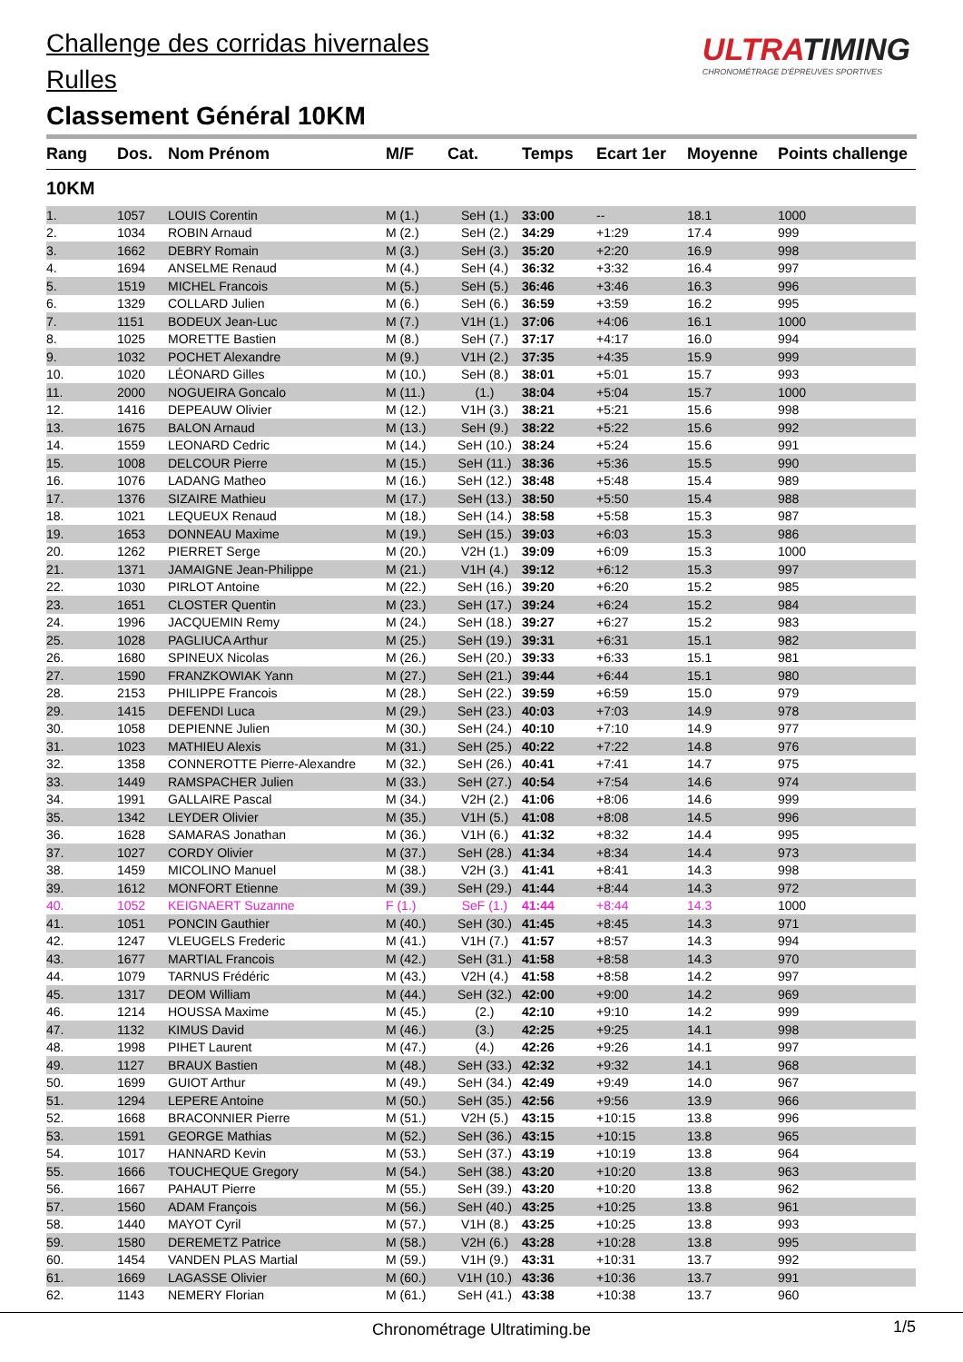Challenge des corridas hivernales
Rulles
Classement Général 10KM
ULTRATIMING
CHRONOMÉTRAGE D'ÉPREUVES SPORTIVES
| Rang | Dos. | Nom Prénom | M/F | Cat. | Temps | Ecart 1er | Moyenne | Points challenge |
| --- | --- | --- | --- | --- | --- | --- | --- | --- |
| 10KM | | | | | | | | |
| 1. | 1057 | LOUIS Corentin | M (1.) | SeH (1.) | 33:00 | -- | 18.1 | 1000 |
| 2. | 1034 | ROBIN Arnaud | M (2.) | SeH (2.) | 34:29 | +1:29 | 17.4 | 999 |
| 3. | 1662 | DEBRY Romain | M (3.) | SeH (3.) | 35:20 | +2:20 | 16.9 | 998 |
| 4. | 1694 | ANSELME Renaud | M (4.) | SeH (4.) | 36:32 | +3:32 | 16.4 | 997 |
| 5. | 1519 | MICHEL Francois | M (5.) | SeH (5.) | 36:46 | +3:46 | 16.3 | 996 |
| 6. | 1329 | COLLARD Julien | M (6.) | SeH (6.) | 36:59 | +3:59 | 16.2 | 995 |
| 7. | 1151 | BODEUX Jean-Luc | M (7.) | V1H (1.) | 37:06 | +4:06 | 16.1 | 1000 |
| 8. | 1025 | MORETTE Bastien | M (8.) | SeH (7.) | 37:17 | +4:17 | 16.0 | 994 |
| 9. | 1032 | POCHET Alexandre | M (9.) | V1H (2.) | 37:35 | +4:35 | 15.9 | 999 |
| 10. | 1020 | LÉONARD Gilles | M (10.) | SeH (8.) | 38:01 | +5:01 | 15.7 | 993 |
| 11. | 2000 | NOGUEIRA Goncalo | M (11.) | (1.) | 38:04 | +5:04 | 15.7 | 1000 |
| 12. | 1416 | DEPEAUW Olivier | M (12.) | V1H (3.) | 38:21 | +5:21 | 15.6 | 998 |
| 13. | 1675 | BALON Arnaud | M (13.) | SeH (9.) | 38:22 | +5:22 | 15.6 | 992 |
| 14. | 1559 | LEONARD Cedric | M (14.) | SeH (10.) | 38:24 | +5:24 | 15.6 | 991 |
| 15. | 1008 | DELCOUR Pierre | M (15.) | SeH (11.) | 38:36 | +5:36 | 15.5 | 990 |
| 16. | 1076 | LADANG Matheo | M (16.) | SeH (12.) | 38:48 | +5:48 | 15.4 | 989 |
| 17. | 1376 | SIZAIRE Mathieu | M (17.) | SeH (13.) | 38:50 | +5:50 | 15.4 | 988 |
| 18. | 1021 | LEQUEUX Renaud | M (18.) | SeH (14.) | 38:58 | +5:58 | 15.3 | 987 |
| 19. | 1653 | DONNEAU Maxime | M (19.) | SeH (15.) | 39:03 | +6:03 | 15.3 | 986 |
| 20. | 1262 | PIERRET Serge | M (20.) | V2H (1.) | 39:09 | +6:09 | 15.3 | 1000 |
| 21. | 1371 | JAMAIGNE Jean-Philippe | M (21.) | V1H (4.) | 39:12 | +6:12 | 15.3 | 997 |
| 22. | 1030 | PIRLOT Antoine | M (22.) | SeH (16.) | 39:20 | +6:20 | 15.2 | 985 |
| 23. | 1651 | CLOSTER Quentin | M (23.) | SeH (17.) | 39:24 | +6:24 | 15.2 | 984 |
| 24. | 1996 | JACQUEMIN Remy | M (24.) | SeH (18.) | 39:27 | +6:27 | 15.2 | 983 |
| 25. | 1028 | PAGLIUCA Arthur | M (25.) | SeH (19.) | 39:31 | +6:31 | 15.1 | 982 |
| 26. | 1680 | SPINEUX Nicolas | M (26.) | SeH (20.) | 39:33 | +6:33 | 15.1 | 981 |
| 27. | 1590 | FRANZKOWIAK Yann | M (27.) | SeH (21.) | 39:44 | +6:44 | 15.1 | 980 |
| 28. | 2153 | PHILIPPE Francois | M (28.) | SeH (22.) | 39:59 | +6:59 | 15.0 | 979 |
| 29. | 1415 | DEFENDI Luca | M (29.) | SeH (23.) | 40:03 | +7:03 | 14.9 | 978 |
| 30. | 1058 | DEPIENNE Julien | M (30.) | SeH (24.) | 40:10 | +7:10 | 14.9 | 977 |
| 31. | 1023 | MATHIEU Alexis | M (31.) | SeH (25.) | 40:22 | +7:22 | 14.8 | 976 |
| 32. | 1358 | CONNEROTTE Pierre-Alexandre | M (32.) | SeH (26.) | 40:41 | +7:41 | 14.7 | 975 |
| 33. | 1449 | RAMSPACHER Julien | M (33.) | SeH (27.) | 40:54 | +7:54 | 14.6 | 974 |
| 34. | 1991 | GALLAIRE Pascal | M (34.) | V2H (2.) | 41:06 | +8:06 | 14.6 | 999 |
| 35. | 1342 | LEYDER Olivier | M (35.) | V1H (5.) | 41:08 | +8:08 | 14.5 | 996 |
| 36. | 1628 | SAMARAS Jonathan | M (36.) | V1H (6.) | 41:32 | +8:32 | 14.4 | 995 |
| 37. | 1027 | CORDY Olivier | M (37.) | SeH (28.) | 41:34 | +8:34 | 14.4 | 973 |
| 38. | 1459 | MICOLINO Manuel | M (38.) | V2H (3.) | 41:41 | +8:41 | 14.3 | 998 |
| 39. | 1612 | MONFORT Etienne | M (39.) | SeH (29.) | 41:44 | +8:44 | 14.3 | 972 |
| 40. | 1052 | KEIGNAERT Suzanne | F (1.) | SeF (1.) | 41:44 | +8:44 | 14.3 | 1000 |
| 41. | 1051 | PONCIN Gauthier | M (40.) | SeH (30.) | 41:45 | +8:45 | 14.3 | 971 |
| 42. | 1247 | VLEUGELS Frederic | M (41.) | V1H (7.) | 41:57 | +8:57 | 14.3 | 994 |
| 43. | 1677 | MARTIAL Francois | M (42.) | SeH (31.) | 41:58 | +8:58 | 14.3 | 970 |
| 44. | 1079 | TARNUS Frédéric | M (43.) | V2H (4.) | 41:58 | +8:58 | 14.2 | 997 |
| 45. | 1317 | DEOM William | M (44.) | SeH (32.) | 42:00 | +9:00 | 14.2 | 969 |
| 46. | 1214 | HOUSSA Maxime | M (45.) | (2.) | 42:10 | +9:10 | 14.2 | 999 |
| 47. | 1132 | KIMUS David | M (46.) | (3.) | 42:25 | +9:25 | 14.1 | 998 |
| 48. | 1998 | PIHET Laurent | M (47.) | (4.) | 42:26 | +9:26 | 14.1 | 997 |
| 49. | 1127 | BRAUX Bastien | M (48.) | SeH (33.) | 42:32 | +9:32 | 14.1 | 968 |
| 50. | 1699 | GUIOT Arthur | M (49.) | SeH (34.) | 42:49 | +9:49 | 14.0 | 967 |
| 51. | 1294 | LEPERE Antoine | M (50.) | SeH (35.) | 42:56 | +9:56 | 13.9 | 966 |
| 52. | 1668 | BRACONNIER Pierre | M (51.) | V2H (5.) | 43:15 | +10:15 | 13.8 | 996 |
| 53. | 1591 | GEORGE Mathias | M (52.) | SeH (36.) | 43:15 | +10:15 | 13.8 | 965 |
| 54. | 1017 | HANNARD Kevin | M (53.) | SeH (37.) | 43:19 | +10:19 | 13.8 | 964 |
| 55. | 1666 | TOUCHEQUE Gregory | M (54.) | SeH (38.) | 43:20 | +10:20 | 13.8 | 963 |
| 56. | 1667 | PAHAUT Pierre | M (55.) | SeH (39.) | 43:20 | +10:20 | 13.8 | 962 |
| 57. | 1560 | ADAM François | M (56.) | SeH (40.) | 43:25 | +10:25 | 13.8 | 961 |
| 58. | 1440 | MAYOT Cyril | M (57.) | V1H (8.) | 43:25 | +10:25 | 13.8 | 993 |
| 59. | 1580 | DEREMETZ Patrice | M (58.) | V2H (6.) | 43:28 | +10:28 | 13.8 | 995 |
| 60. | 1454 | VANDEN PLAS Martial | M (59.) | V1H (9.) | 43:31 | +10:31 | 13.7 | 992 |
| 61. | 1669 | LAGASSE Olivier | M (60.) | V1H (10.) | 43:36 | +10:36 | 13.7 | 991 |
| 62. | 1143 | NEMERY Florian | M (61.) | SeH (41.) | 43:38 | +10:38 | 13.7 | 960 |
Chronométrage Ultratiming.be 1/5